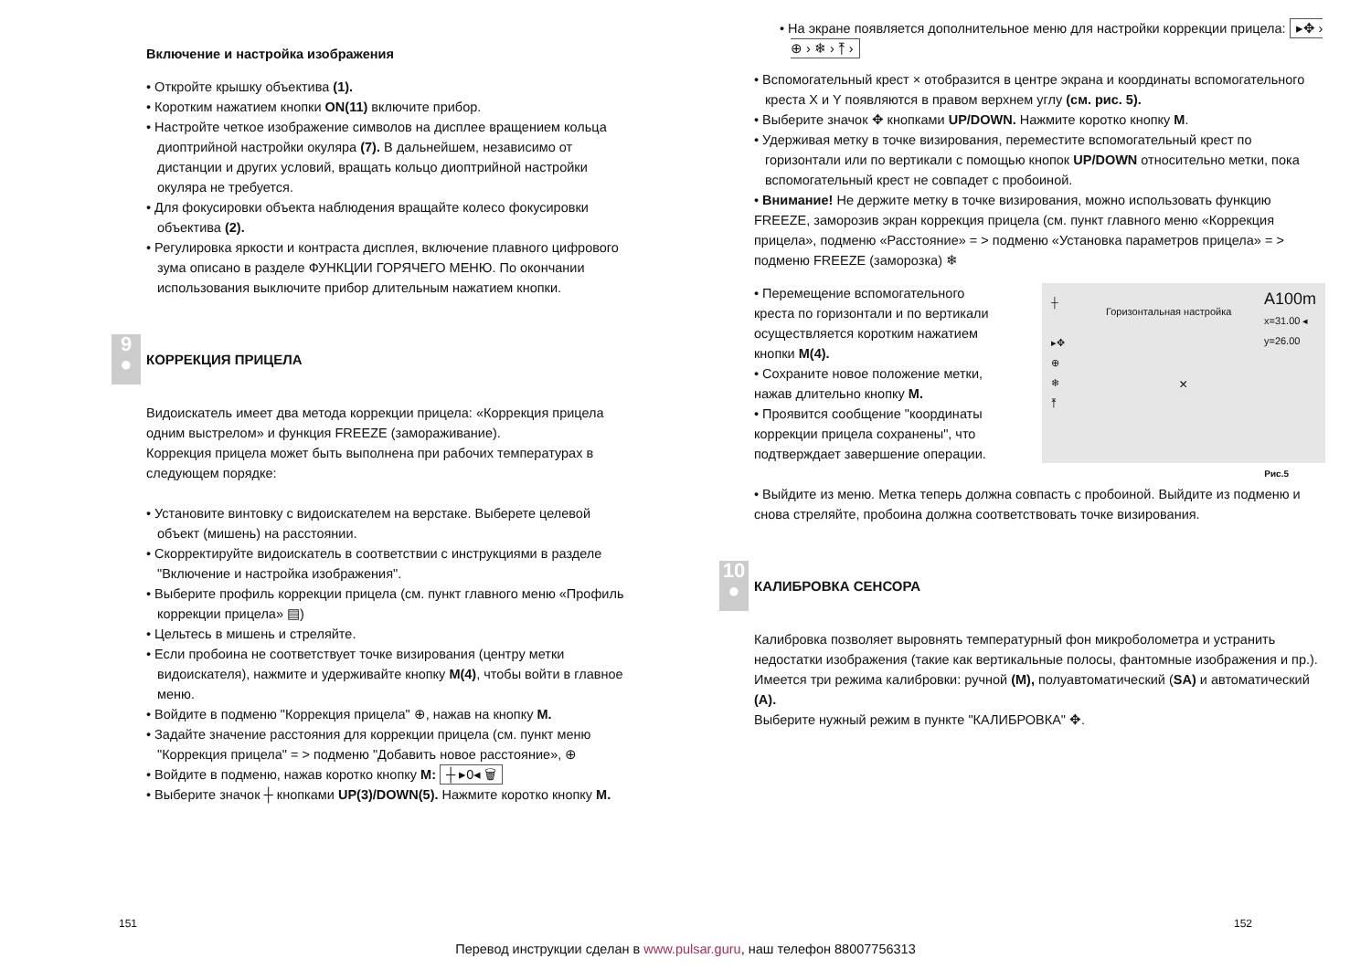Включение и настройка изображения
• Откройте крышку объектива (1).
• Коротким нажатием кнопки ON(11) включите прибор.
• Настройте четкое изображение символов на дисплее вращением кольца диоптрийной настройки окуляра (7). В дальнейшем, независимо от дистанции и других условий, вращать кольцо диоптрийной настройки окуляра не требуется.
• Для фокусировки объекта наблюдения вращайте колесо фокусировки объектива (2).
• Регулировка яркости и контраста дисплея, включение плавного цифрового зума описано в разделе ФУНКЦИИ ГОРЯЧЕГО МЕНЮ. По окончании использования выключите прибор длительным нажатием кнопки.
9
●
КОРРЕКЦИЯ ПРИЦЕЛА
Видоискатель имеет два метода коррекции прицела: «Коррекция прицела одним выстрелом» и функция FREEZE (замораживание).
Коррекция прицела может быть выполнена при рабочих температурах в следующем порядке:
• Установите винтовку с видоискателем на верстаке. Выберете целевой объект (мишень) на расстоянии.
• Скорректируйте видоискатель в соответствии с инструкциями в разделе "Включение и настройка изображения".
• Выберите профиль коррекции прицела (см. пункт главного меню «Профиль коррекции прицела» ▤)
• Цельтесь в мишень и стреляйте.
• Если пробоина не соответствует точке визирования (центру метки видоискателя), нажмите и удерживайте кнопку M(4), чтобы войти в главное меню.
• Войдите в подменю "Коррекция прицела" ⊕, нажав на кнопку M.
• Задайте значение расстояния для коррекции прицела (см. пункт меню "Коррекция прицела" = > подменю "Добавить новое расстояние», ⊕
• Войдите в подменю, нажав коротко кнопку M: ┼ ▸0◂ 🗑
• Выберите значок ┼ кнопками UP(3)/DOWN(5). Нажмите коротко кнопку M.
• На экране появляется дополнительное меню для настройки коррекции прицела: ▸✥ › ⊕ › ❄ › ⤒ ›
• Вспомогательный крест × отобразится в центре экрана и координаты вспомогательного креста X и Y появляются в правом верхнем углу (см. рис. 5).
• Выберите значок ✥ кнопками UP/DOWN. Нажмите коротко кнопку M.
• Удерживая метку в точке визирования, переместите вспомогательный крест по горизонтали или по вертикали с помощью кнопок UP/DOWN относительно метки, пока вспомогательный крест не совпадет с пробоиной.
• Внимание! Не держите метку в точке визирования, можно использовать функцию FREEZE, заморозив экран коррекция прицела (см. пункт главного меню «Коррекция прицела», подменю «Расстояние» = > подменю «Установка параметров прицела» = > подменю FREEZE (заморозка) ❄
┼
▸✥
⊕
❄
⤒
Горизонтальная настройка
A100m
x=31.00 ◂
y=26.00
×
• Перемещение вспомогательного креста по горизонтали и по вертикали осуществляется коротким нажатием кнопки M(4).
• Сохраните новое положение метки, нажав длительно кнопку M.
• Проявится сообщение "координаты коррекции прицела сохранены", что подтверждает завершение операции.
Рис.5
• Выйдите из меню. Метка теперь должна совпасть с пробоиной. Выйдите из подменю и снова стреляйте, пробоина должна соответствовать точке визирования.
10
●
КАЛИБРОВКА СЕНСОРА
Калибровка позволяет выровнять температурный фон микроболометра и устранить недостатки изображения (такие как вертикальные полосы, фантомные изображения и пр.).
Имеется три режима калибровки: ручной (M), полуавтоматический (SA) и автоматический (A).
Выберите нужный режим в пункте "КАЛИБРОВКА" ✥.
151 152
Перевод инструкции сделан в www.pulsar.guru, наш телефон 88007756313